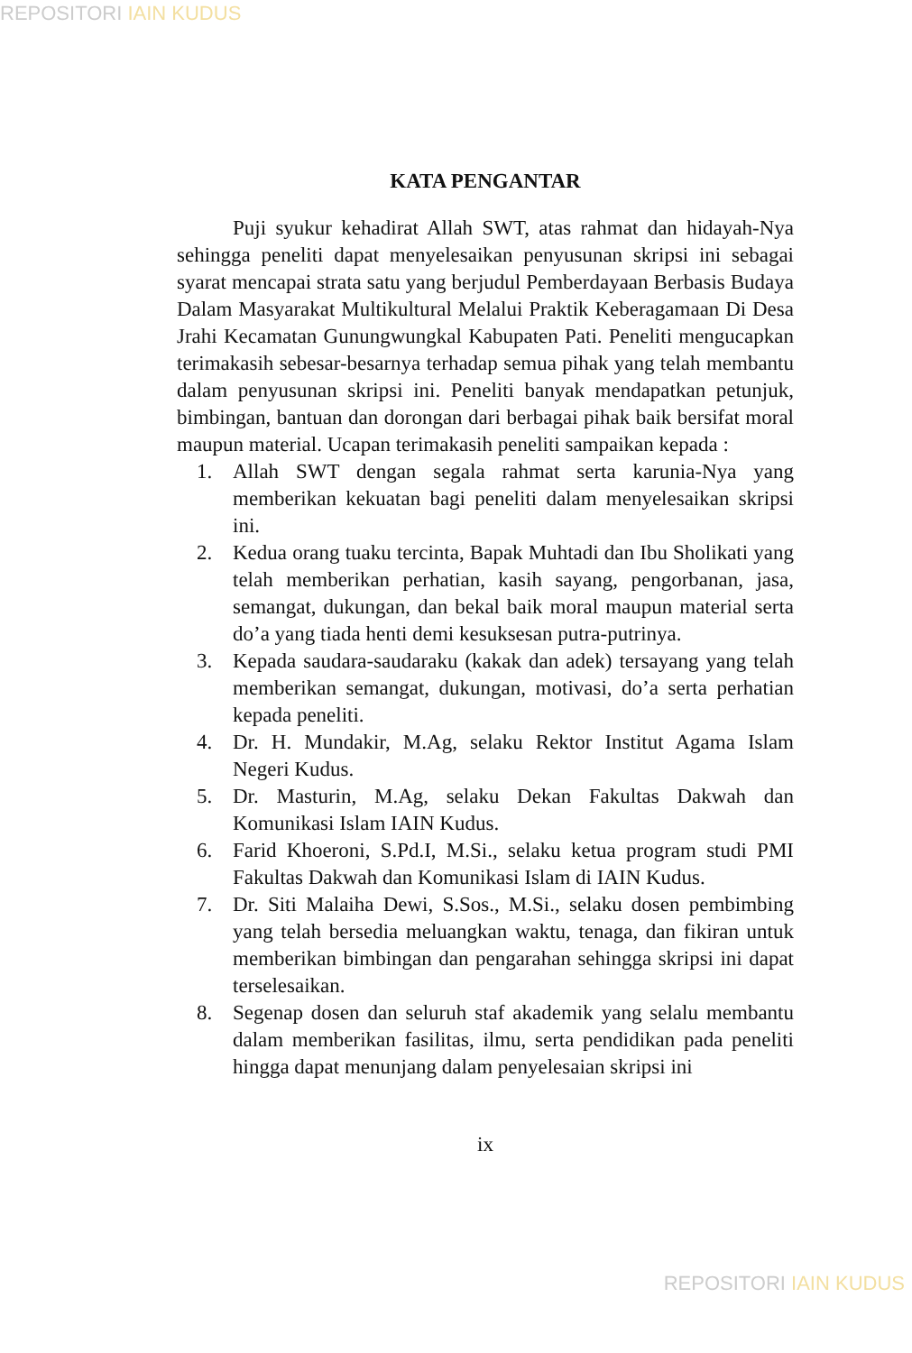REPOSITORI IAIN KUDUS
KATA PENGANTAR
Puji syukur kehadirat Allah SWT, atas rahmat dan hidayah-Nya sehingga peneliti dapat menyelesaikan penyusunan skripsi ini sebagai syarat mencapai strata satu yang berjudul Pemberdayaan Berbasis Budaya Dalam Masyarakat Multikultural Melalui Praktik Keberagamaan Di Desa Jrahi Kecamatan Gunungwungkal Kabupaten Pati. Peneliti mengucapkan terimakasih sebesar-besarnya terhadap semua pihak yang telah membantu dalam penyusunan skripsi ini. Peneliti banyak mendapatkan petunjuk, bimbingan, bantuan dan dorongan dari berbagai pihak baik bersifat moral maupun material. Ucapan terimakasih peneliti sampaikan kepada :
1. Allah SWT dengan segala rahmat serta karunia-Nya yang memberikan kekuatan bagi peneliti dalam menyelesaikan skripsi ini.
2. Kedua orang tuaku tercinta, Bapak Muhtadi dan Ibu Sholikati yang telah memberikan perhatian, kasih sayang, pengorbanan, jasa, semangat, dukungan, dan bekal baik moral maupun material serta do’a yang tiada henti demi kesuksesan putra-putrinya.
3. Kepada saudara-saudaraku (kakak dan adek) tersayang yang telah memberikan semangat, dukungan, motivasi, do’a serta perhatian kepada peneliti.
4. Dr. H. Mundakir, M.Ag, selaku Rektor Institut Agama Islam Negeri Kudus.
5. Dr. Masturin, M.Ag, selaku Dekan Fakultas Dakwah dan Komunikasi Islam IAIN Kudus.
6. Farid Khoeroni, S.Pd.I, M.Si., selaku ketua program studi PMI Fakultas Dakwah dan Komunikasi Islam di IAIN Kudus.
7. Dr. Siti Malaiha Dewi, S.Sos., M.Si., selaku dosen pembimbing yang telah bersedia meluangkan waktu, tenaga, dan fikiran untuk memberikan bimbingan dan pengarahan sehingga skripsi ini dapat terselesaikan.
8. Segenap dosen dan seluruh staf akademik yang selalu membantu dalam memberikan fasilitas, ilmu, serta pendidikan pada peneliti hingga dapat menunjang dalam penyelesaian skripsi ini
ix
REPOSITORI IAIN KUDUS